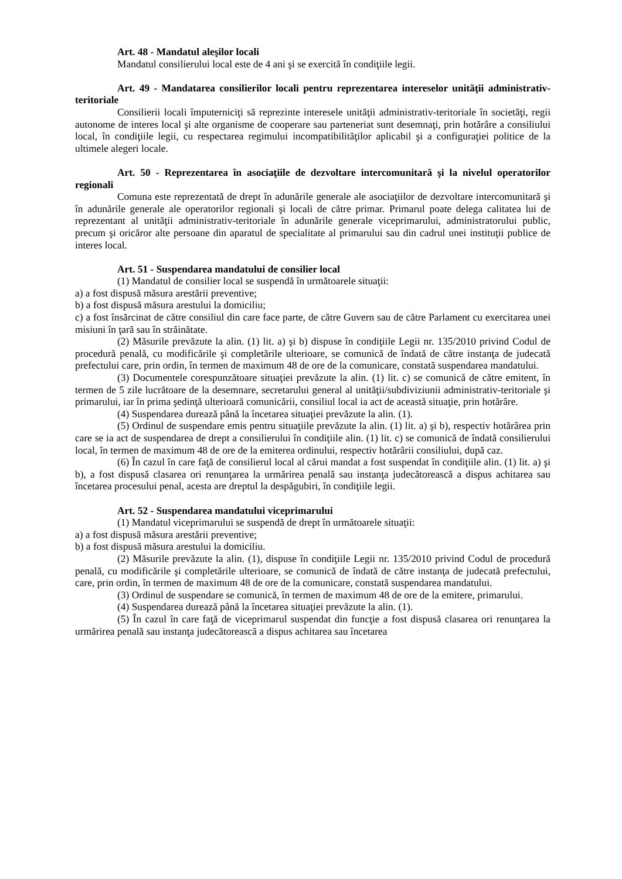Art. 48 - Mandatul aleşilor locali
Mandatul consilierului local este de 4 ani şi se exercită în condiţiile legii.
Art. 49 - Mandatarea consilierilor locali pentru reprezentarea intereselor unităţii administrativ-teritoriale
Consilierii locali împuterniciţi să reprezinte interesele unităţii administrativ-teritoriale în societăţi, regii autonome de interes local şi alte organisme de cooperare sau parteneriat sunt desemnaţi, prin hotărâre a consiliului local, în condiţiile legii, cu respectarea regimului incompatibilităţilor aplicabil şi a configuraţiei politice de la ultimele alegeri locale.
Art. 50 - Reprezentarea în asociaţiile de dezvoltare intercomunitară şi la nivelul operatorilor regionali
Comuna este reprezentată de drept în adunările generale ale asociaţiilor de dezvoltare intercomunitară şi în adunările generale ale operatorilor regionali şi locali de către primar. Primarul poate delega calitatea lui de reprezentant al unităţii administrativ-teritoriale în adunările generale viceprimarului, administratorului public, precum şi oricăror alte persoane din aparatul de specialitate al primarului sau din cadrul unei instituţii publice de interes local.
Art. 51 - Suspendarea mandatului de consilier local
(1) Mandatul de consilier local se suspendă în următoarele situaţii:
a) a fost dispusă măsura arestării preventive;
b) a fost dispusă măsura arestului la domiciliu;
c) a fost însărcinat de către consiliul din care face parte, de către Guvern sau de către Parlament cu exercitarea unei misiuni în ţară sau în străinătate.
(2) Măsurile prevăzute la alin. (1) lit. a) şi b) dispuse în condiţiile Legii nr. 135/2010 privind Codul de procedură penală, cu modificările şi completările ulterioare, se comunică de îndată de către instanţa de judecată prefectului care, prin ordin, în termen de maximum 48 de ore de la comunicare, constată suspendarea mandatului.
(3) Documentele corespunzătoare situaţiei prevăzute la alin. (1) lit. c) se comunică de către emitent, în termen de 5 zile lucrătoare de la desemnare, secretarului general al unităţii/subdiviziunii administrativ-teritoriale şi primarului, iar în prima şedinţă ulterioară comunicării, consiliul local ia act de această situaţie, prin hotărâre.
(4) Suspendarea durează până la încetarea situaţiei prevăzute la alin. (1).
(5) Ordinul de suspendare emis pentru situaţiile prevăzute la alin. (1) lit. a) şi b), respectiv hotărârea prin care se ia act de suspendarea de drept a consilierului în condiţiile alin. (1) lit. c) se comunică de îndată consilierului local, în termen de maximum 48 de ore de la emiterea ordinului, respectiv hotărârii consiliului, după caz.
(6) În cazul în care faţă de consilierul local al cărui mandat a fost suspendat în condiţiile alin. (1) lit. a) şi b), a fost dispusă clasarea ori renunţarea la urmărirea penală sau instanţa judecătorească a dispus achitarea sau încetarea procesului penal, acesta are dreptul la despăgubiri, în condiţiile legii.
Art. 52 - Suspendarea mandatului viceprimarului
(1) Mandatul viceprimarului se suspendă de drept în următoarele situaţii:
a) a fost dispusă măsura arestării preventive;
b) a fost dispusă măsura arestului la domiciliu.
(2) Măsurile prevăzute la alin. (1), dispuse în condiţiile Legii nr. 135/2010 privind Codul de procedură penală, cu modificările şi completările ulterioare, se comunică de îndată de către instanţa de judecată prefectului, care, prin ordin, în termen de maximum 48 de ore de la comunicare, constată suspendarea mandatului.
(3) Ordinul de suspendare se comunică, în termen de maximum 48 de ore de la emitere, primarului.
(4) Suspendarea durează până la încetarea situaţiei prevăzute la alin. (1).
(5) În cazul în care faţă de viceprimarul suspendat din funcţie a fost dispusă clasarea ori renunţarea la urmărirea penală sau instanţa judecătorească a dispus achitarea sau încetarea